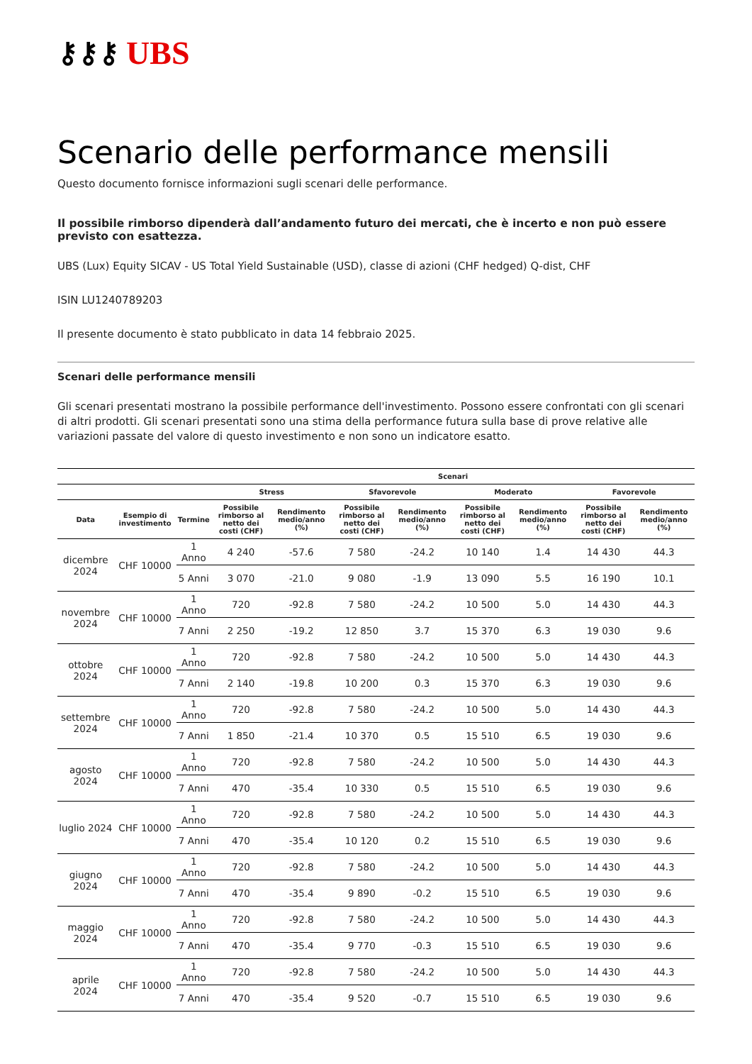⚷⚷⚷ UBS
Scenario delle performance mensili
Questo documento fornisce informazioni sugli scenari delle performance.
Il possibile rimborso dipenderà dall’andamento futuro dei mercati, che è incerto e non può essere previsto con esattezza.
UBS (Lux) Equity SICAV - US Total Yield Sustainable (USD), classe di azioni (CHF hedged) Q-dist, CHF
ISIN LU1240789203
Il presente documento è stato pubblicato in data 14 febbraio 2025.
Scenari delle performance mensili
Gli scenari presentati mostrano la possibile performance dell'investimento. Possono essere confrontati con gli scenari di altri prodotti. Gli scenari presentati sono una stima della performance futura sulla base di prove relative alle variazioni passate del valore di questo investimento e non sono un indicatore esatto.
| | | | Scenari | | | | | | | |
| --- | --- | --- | --- | --- | --- | --- | --- | --- | --- | --- |
| | | | Stress | | Sfavorevole | | Moderato | | Favorevole | |
| Data | Esempio di investimento | Termine | Possibile rimborso al netto dei costi (CHF) | Rendimento medio/anno (%) | Possibile rimborso al netto dei costi (CHF) | Rendimento medio/anno (%) | Possibile rimborso al netto dei costi (CHF) | Rendimento medio/anno (%) | Possibile rimborso al netto dei costi (CHF) | Rendimento medio/anno (%) |
| dicembre 2024 | CHF 10000 | 1 Anno | 4 240 | -57.6 | 7 580 | -24.2 | 10 140 | 1.4 | 14 430 | 44.3 |
| | | 5 Anni | 3 070 | -21.0 | 9 080 | -1.9 | 13 090 | 5.5 | 16 190 | 10.1 |
| novembre 2024 | CHF 10000 | 1 Anno | 720 | -92.8 | 7 580 | -24.2 | 10 500 | 5.0 | 14 430 | 44.3 |
| | | 7 Anni | 2 250 | -19.2 | 12 850 | 3.7 | 15 370 | 6.3 | 19 030 | 9.6 |
| ottobre 2024 | CHF 10000 | 1 Anno | 720 | -92.8 | 7 580 | -24.2 | 10 500 | 5.0 | 14 430 | 44.3 |
| | | 7 Anni | 2 140 | -19.8 | 10 200 | 0.3 | 15 370 | 6.3 | 19 030 | 9.6 |
| settembre 2024 | CHF 10000 | 1 Anno | 720 | -92.8 | 7 580 | -24.2 | 10 500 | 5.0 | 14 430 | 44.3 |
| | | 7 Anni | 1 850 | -21.4 | 10 370 | 0.5 | 15 510 | 6.5 | 19 030 | 9.6 |
| agosto 2024 | CHF 10000 | 1 Anno | 720 | -92.8 | 7 580 | -24.2 | 10 500 | 5.0 | 14 430 | 44.3 |
| | | 7 Anni | 470 | -35.4 | 10 330 | 0.5 | 15 510 | 6.5 | 19 030 | 9.6 |
| luglio 2024 | CHF 10000 | 1 Anno | 720 | -92.8 | 7 580 | -24.2 | 10 500 | 5.0 | 14 430 | 44.3 |
| | | 7 Anni | 470 | -35.4 | 10 120 | 0.2 | 15 510 | 6.5 | 19 030 | 9.6 |
| giugno 2024 | CHF 10000 | 1 Anno | 720 | -92.8 | 7 580 | -24.2 | 10 500 | 5.0 | 14 430 | 44.3 |
| | | 7 Anni | 470 | -35.4 | 9 890 | -0.2 | 15 510 | 6.5 | 19 030 | 9.6 |
| maggio 2024 | CHF 10000 | 1 Anno | 720 | -92.8 | 7 580 | -24.2 | 10 500 | 5.0 | 14 430 | 44.3 |
| | | 7 Anni | 470 | -35.4 | 9 770 | -0.3 | 15 510 | 6.5 | 19 030 | 9.6 |
| aprile 2024 | CHF 10000 | 1 Anno | 720 | -92.8 | 7 580 | -24.2 | 10 500 | 5.0 | 14 430 | 44.3 |
| | | 7 Anni | 470 | -35.4 | 9 520 | -0.7 | 15 510 | 6.5 | 19 030 | 9.6 |